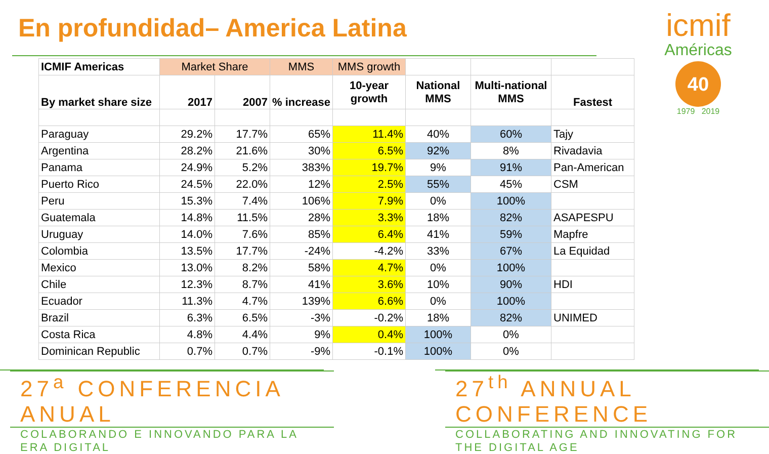En profundidad– America Latina
icmif
Américas
40
1979 2019
| ICMIF Americas | Market Share | | MMS | MMS growth | | | |
| --- | --- | --- | --- | --- | --- | --- | --- |
| By market share size | 2017 | 2007 | % increase | 10-year growth | National MMS | Multi-national MMS | Fastest |
| Paraguay | 29.2% | 17.7% | 65% | 11.4% | 40% | 60% | Tajy |
| Argentina | 28.2% | 21.6% | 30% | 6.5% | 92% | 8% | Rivadavia |
| Panama | 24.9% | 5.2% | 383% | 19.7% | 9% | 91% | Pan-American |
| Puerto Rico | 24.5% | 22.0% | 12% | 2.5% | 55% | 45% | CSM |
| Peru | 15.3% | 7.4% | 106% | 7.9% | 0% | 100% | |
| Guatemala | 14.8% | 11.5% | 28% | 3.3% | 18% | 82% | ASAPESPU |
| Uruguay | 14.0% | 7.6% | 85% | 6.4% | 41% | 59% | Mapfre |
| Colombia | 13.5% | 17.7% | -24% | -4.2% | 33% | 67% | La Equidad |
| Mexico | 13.0% | 8.2% | 58% | 4.7% | 0% | 100% | |
| Chile | 12.3% | 8.7% | 41% | 3.6% | 10% | 90% | HDI |
| Ecuador | 11.3% | 4.7% | 139% | 6.6% | 0% | 100% | |
| Brazil | 6.3% | 6.5% | -3% | -0.2% | 18% | 82% | UNIMED |
| Costa Rica | 4.8% | 4.4% | 9% | 0.4% | 100% | 0% | |
| Dominican Republic | 0.7% | 0.7% | -9% | -0.1% | 100% | 0% | |
27<sup>a</sup> CONFERENCIA ANUAL
COLABORANDO E INNOVANDO PARA LA ERA DIGITAL
27<sup>th</sup> ANNUAL CONFERENCE
COLLABORATING AND INNOVATING FOR THE DIGITAL AGE